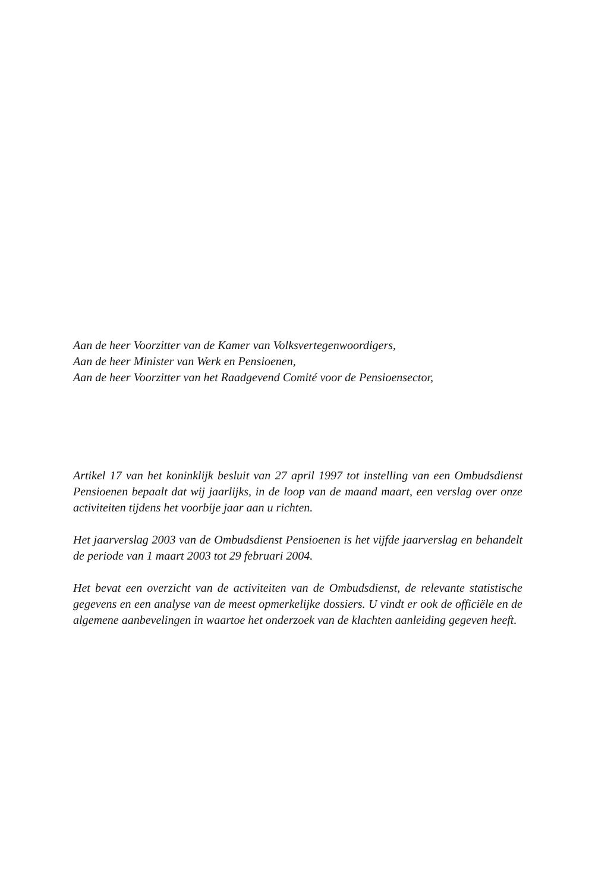Aan de heer Voorzitter van de Kamer van Volksvertegenwoordigers,
Aan de heer Minister van Werk en Pensioenen,
Aan de heer Voorzitter van het Raadgevend Comité voor de Pensioensector,
Artikel 17 van het koninklijk besluit van 27 april 1997 tot instelling van een Ombudsdienst Pensioenen bepaalt dat wij jaarlijks, in de loop van de maand maart, een verslag over onze activiteiten tijdens het voorbije jaar aan u richten.
Het jaarverslag 2003 van de Ombudsdienst Pensioenen is het vijfde jaarverslag en behandelt de periode van 1 maart 2003 tot 29 februari 2004.
Het bevat een overzicht van de activiteiten van de Ombudsdienst, de relevante statistische gegevens en een analyse van de meest opmerkelijke dossiers. U vindt er ook de officiële en de algemene aanbevelingen in waartoe het onderzoek van de klachten aanleiding gegeven heeft.